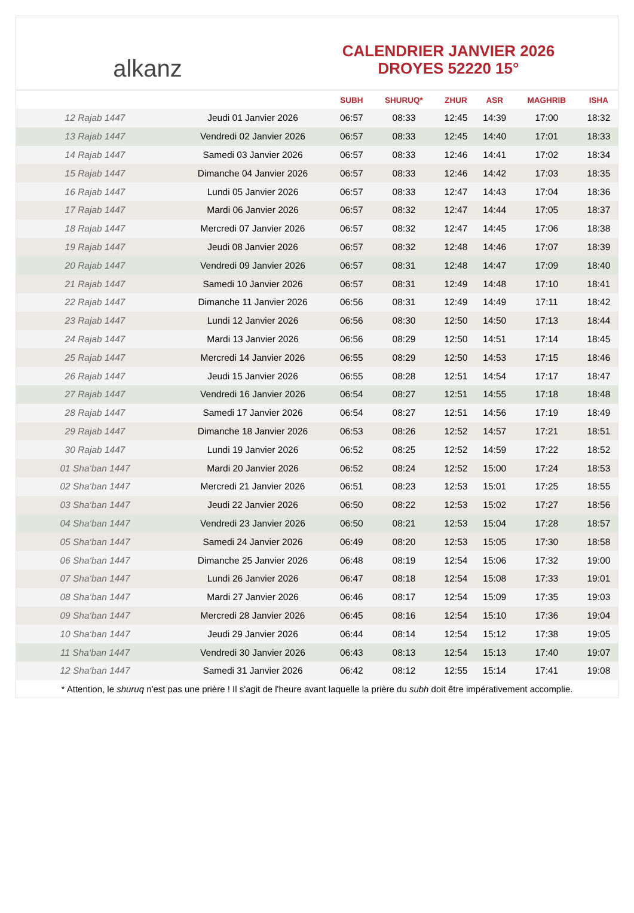alkanz
CALENDRIER JANVIER 2026
DROYES 52220 15°
| | | SUBH | SHURUQ* | ZHUR | ASR | MAGHRIB | ISHA |
| --- | --- | --- | --- | --- | --- | --- | --- |
| 12 Rajab 1447 | Jeudi 01 Janvier 2026 | 06:57 | 08:33 | 12:45 | 14:39 | 17:00 | 18:32 |
| 13 Rajab 1447 | Vendredi 02 Janvier 2026 | 06:57 | 08:33 | 12:45 | 14:40 | 17:01 | 18:33 |
| 14 Rajab 1447 | Samedi 03 Janvier 2026 | 06:57 | 08:33 | 12:46 | 14:41 | 17:02 | 18:34 |
| 15 Rajab 1447 | Dimanche 04 Janvier 2026 | 06:57 | 08:33 | 12:46 | 14:42 | 17:03 | 18:35 |
| 16 Rajab 1447 | Lundi 05 Janvier 2026 | 06:57 | 08:33 | 12:47 | 14:43 | 17:04 | 18:36 |
| 17 Rajab 1447 | Mardi 06 Janvier 2026 | 06:57 | 08:32 | 12:47 | 14:44 | 17:05 | 18:37 |
| 18 Rajab 1447 | Mercredi 07 Janvier 2026 | 06:57 | 08:32 | 12:47 | 14:45 | 17:06 | 18:38 |
| 19 Rajab 1447 | Jeudi 08 Janvier 2026 | 06:57 | 08:32 | 12:48 | 14:46 | 17:07 | 18:39 |
| 20 Rajab 1447 | Vendredi 09 Janvier 2026 | 06:57 | 08:31 | 12:48 | 14:47 | 17:09 | 18:40 |
| 21 Rajab 1447 | Samedi 10 Janvier 2026 | 06:57 | 08:31 | 12:49 | 14:48 | 17:10 | 18:41 |
| 22 Rajab 1447 | Dimanche 11 Janvier 2026 | 06:56 | 08:31 | 12:49 | 14:49 | 17:11 | 18:42 |
| 23 Rajab 1447 | Lundi 12 Janvier 2026 | 06:56 | 08:30 | 12:50 | 14:50 | 17:13 | 18:44 |
| 24 Rajab 1447 | Mardi 13 Janvier 2026 | 06:56 | 08:29 | 12:50 | 14:51 | 17:14 | 18:45 |
| 25 Rajab 1447 | Mercredi 14 Janvier 2026 | 06:55 | 08:29 | 12:50 | 14:53 | 17:15 | 18:46 |
| 26 Rajab 1447 | Jeudi 15 Janvier 2026 | 06:55 | 08:28 | 12:51 | 14:54 | 17:17 | 18:47 |
| 27 Rajab 1447 | Vendredi 16 Janvier 2026 | 06:54 | 08:27 | 12:51 | 14:55 | 17:18 | 18:48 |
| 28 Rajab 1447 | Samedi 17 Janvier 2026 | 06:54 | 08:27 | 12:51 | 14:56 | 17:19 | 18:49 |
| 29 Rajab 1447 | Dimanche 18 Janvier 2026 | 06:53 | 08:26 | 12:52 | 14:57 | 17:21 | 18:51 |
| 30 Rajab 1447 | Lundi 19 Janvier 2026 | 06:52 | 08:25 | 12:52 | 14:59 | 17:22 | 18:52 |
| 01 Sha‘ban 1447 | Mardi 20 Janvier 2026 | 06:52 | 08:24 | 12:52 | 15:00 | 17:24 | 18:53 |
| 02 Sha‘ban 1447 | Mercredi 21 Janvier 2026 | 06:51 | 08:23 | 12:53 | 15:01 | 17:25 | 18:55 |
| 03 Sha‘ban 1447 | Jeudi 22 Janvier 2026 | 06:50 | 08:22 | 12:53 | 15:02 | 17:27 | 18:56 |
| 04 Sha‘ban 1447 | Vendredi 23 Janvier 2026 | 06:50 | 08:21 | 12:53 | 15:04 | 17:28 | 18:57 |
| 05 Sha‘ban 1447 | Samedi 24 Janvier 2026 | 06:49 | 08:20 | 12:53 | 15:05 | 17:30 | 18:58 |
| 06 Sha‘ban 1447 | Dimanche 25 Janvier 2026 | 06:48 | 08:19 | 12:54 | 15:06 | 17:32 | 19:00 |
| 07 Sha‘ban 1447 | Lundi 26 Janvier 2026 | 06:47 | 08:18 | 12:54 | 15:08 | 17:33 | 19:01 |
| 08 Sha‘ban 1447 | Mardi 27 Janvier 2026 | 06:46 | 08:17 | 12:54 | 15:09 | 17:35 | 19:03 |
| 09 Sha‘ban 1447 | Mercredi 28 Janvier 2026 | 06:45 | 08:16 | 12:54 | 15:10 | 17:36 | 19:04 |
| 10 Sha‘ban 1447 | Jeudi 29 Janvier 2026 | 06:44 | 08:14 | 12:54 | 15:12 | 17:38 | 19:05 |
| 11 Sha‘ban 1447 | Vendredi 30 Janvier 2026 | 06:43 | 08:13 | 12:54 | 15:13 | 17:40 | 19:07 |
| 12 Sha‘ban 1447 | Samedi 31 Janvier 2026 | 06:42 | 08:12 | 12:55 | 15:14 | 17:41 | 19:08 |
* Attention, le shuruq n'est pas une prière ! Il s'agit de l'heure avant laquelle la prière du subh doit être impérativement accomplie.